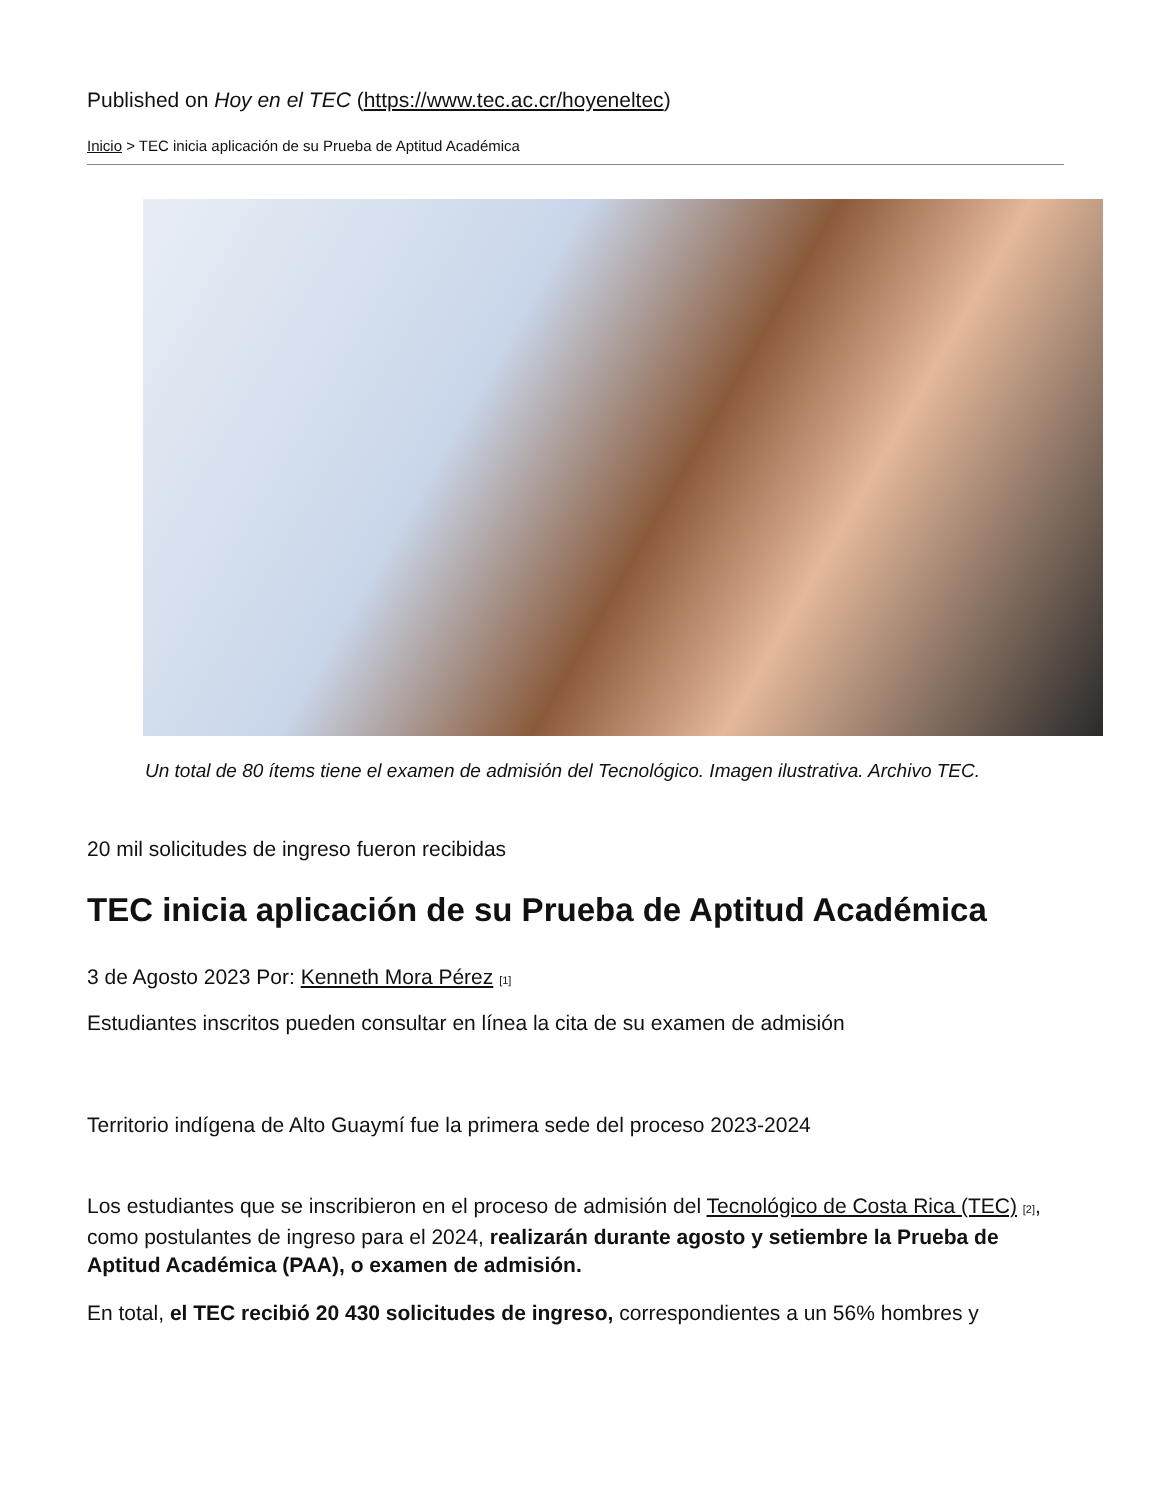Published on Hoy en el TEC (https://www.tec.ac.cr/hoyeneltec)
Inicio > TEC inicia aplicación de su Prueba de Aptitud Académica
Un total de 80 ítems tiene el examen de admisión del Tecnológico. Imagen ilustrativa. Archivo TEC.
20 mil solicitudes de ingreso fueron recibidas
TEC inicia aplicación de su Prueba de Aptitud Académica
3 de Agosto 2023 Por: Kenneth Mora Pérez <sup>[1]</sup>
Estudiantes inscritos pueden consultar en línea la cita de su examen de admisión
Territorio indígena de Alto Guaymí fue la primera sede del proceso 2023-2024
Los estudiantes que se inscribieron en el proceso de admisión del Tecnológico de Costa Rica (TEC) <sup>[2]</sup>, como postulantes de ingreso para el 2024, realizarán durante agosto y setiembre la Prueba de Aptitud Académica (PAA), o examen de admisión.
En total, el TEC recibió 20 430 solicitudes de ingreso, correspondientes a un 56% hombres y